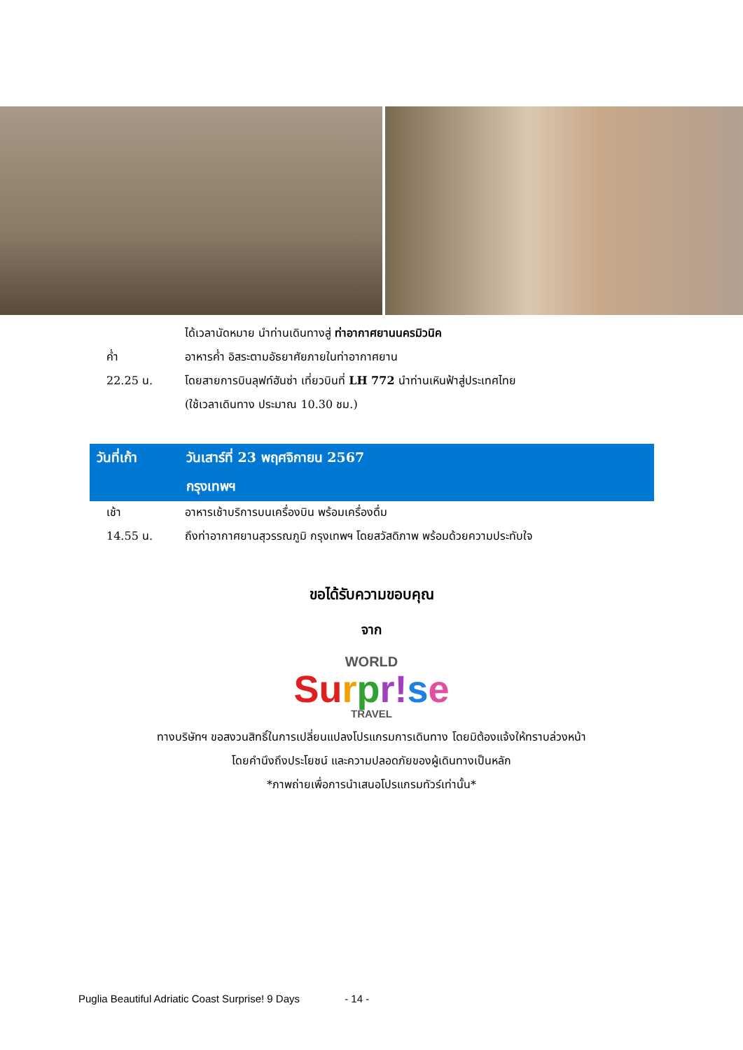| | ได้เวลานัดหมาย นำท่านเดินทางสู่ ท่าอากาศยานนครมิวนิค |
| ค่ำ | อาหารค่ำ อิสระตามอัธยาศัยภายในท่าอากาศยาน |
| 22.25 น. | โดยสายการบินลุฟท์ฮันซ่า เที่ยวบินที่ LH 772 นำท่านเหินฟ้าสู่ประเทศไทย |
| | (ใช้เวลาเดินทาง ประมาณ 10.30 ชม.) |
| วันที่เก้า | วันเสาร์ที่ 23 พฤศจิกายน 2567 |
| | กรุงเทพฯ |
| เช้า | อาหารเช้าบริการบนเครื่องบิน พร้อมเครื่องดื่ม |
| 14.55 น. | ถึงท่าอากาศยานสุวรรณภูมิ กรุงเทพฯ โดยสวัสดิภาพ พร้อมด้วยความประทับใจ |
ขอได้รับความขอบคุณ
จาก
WORLD
Su rpr!se
TRAVEL
ทางบริษัทฯ ขอสงวนสิทธิ์ในการเปลี่ยนแปลงโปรแกรมการเดินทาง โดยมิต้องแจ้งให้ทราบล่วงหน้า
โดยคำนึงถึงประโยชน์ และความปลอดภัยของผู้เดินทางเป็นหลัก
*ภาพถ่ายเพื่อการนำเสนอโปรแกรมทัวร์เท่านั้น*
Puglia Beautiful Adriatic Coast Surprise! 9 Days - 14 -